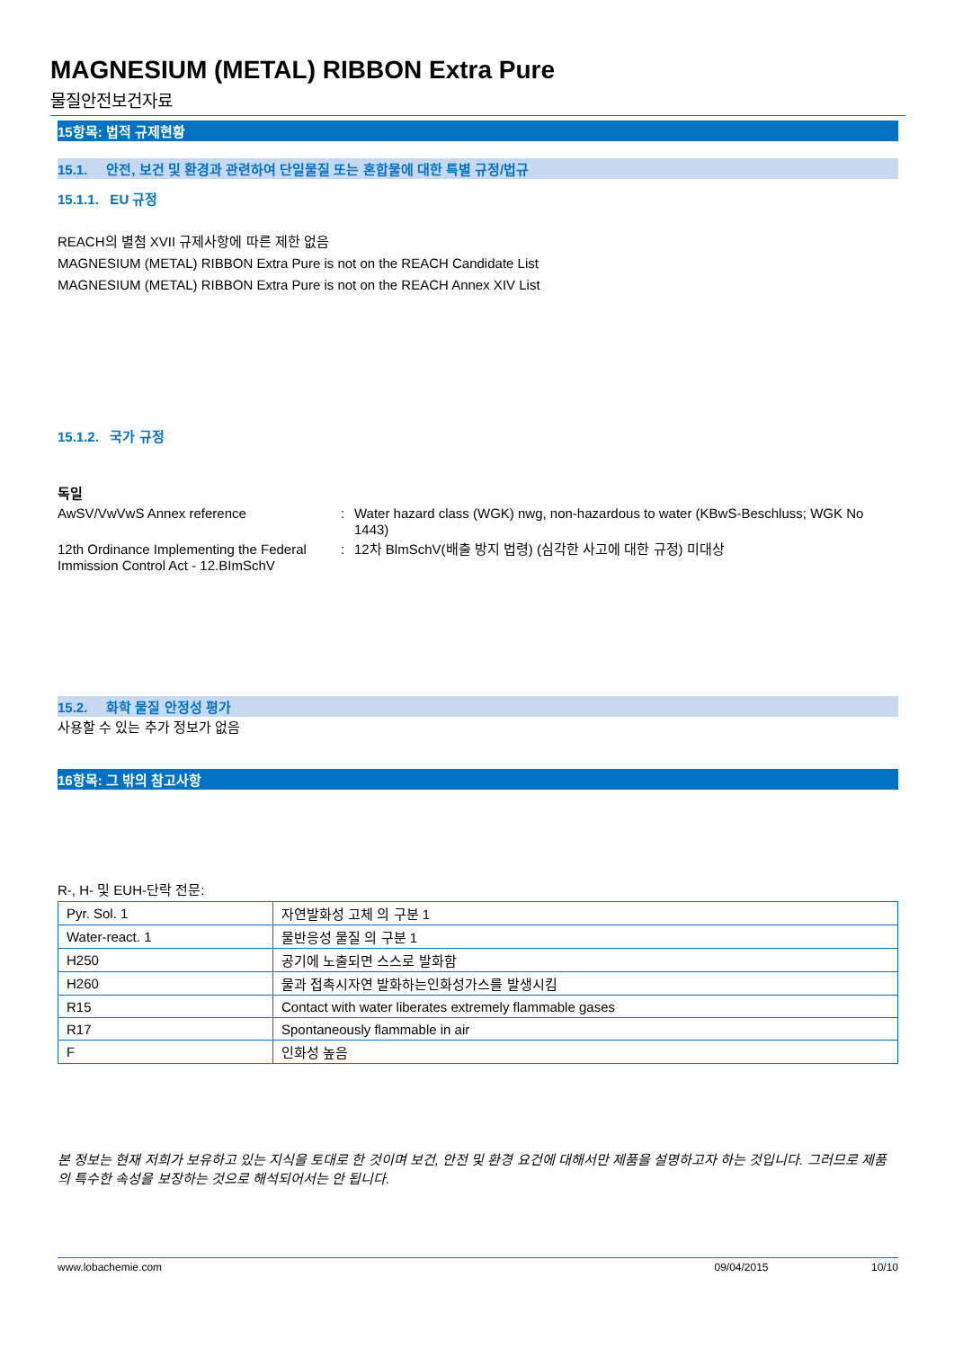MAGNESIUM (METAL) RIBBON Extra Pure
물질안전보건자료
15항목: 법적 규제현황
15.1. 안전, 보건 및 환경과 관련하여 단일물질 또는 혼합물에 대한 특별 규정/법규
15.1.1. EU 규정
REACH의 별첨 XVII 규제사항에 따른 제한 없음
MAGNESIUM (METAL) RIBBON Extra Pure is not on the REACH Candidate List
MAGNESIUM (METAL) RIBBON Extra Pure is not on the REACH Annex XIV List
15.1.2. 국가 규정
독일
| AwSV/VwVwS Annex reference | : | Water hazard class (WGK) nwg, non-hazardous to water (KBwS-Beschluss; WGK No 1443) |
| 12th Ordinance Implementing the Federal Immission Control Act - 12.BImSchV | : | 12차 BlmSchV(배출 방지 법령) (심각한 사고에 대한 규정) 미대상 |
15.2. 화학 물질 안정성 평가
사용할 수 있는 추가 정보가 없음
16항목: 그 밖의 참고사항
R-, H- 및 EUH-단락 전문:
| Pyr. Sol. 1 | 자연발화성 고체 의 구분 1 |
| Water-react. 1 | 물반응성 물질 의 구분 1 |
| H250 | 공기에 노출되면 스스로 발화함 |
| H260 | 물과 접촉시자연 발화하는인화성가스를 발생시킴 |
| R15 | Contact with water liberates extremely flammable gases |
| R17 | Spontaneously flammable in air |
| F | 인화성 높음 |
본 정보는 현재 저희가 보유하고 있는 지식을 토대로 한 것이며 보건, 안전 및 환경 요건에 대해서만 제품을 설명하고자 하는 것입니다. 그러므로 제품의 특수한 속성을 보장하는 것으로 해석되어서는 안 됩니다.
www.lobachemie.com 09/04/2015 10/10